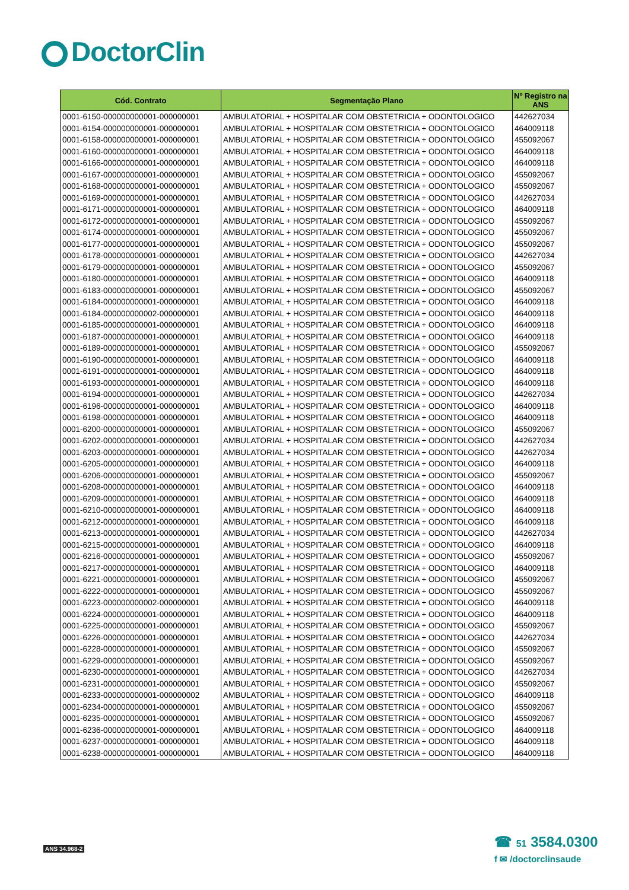DoctorClin
| Cód. Contrato | Segmentação Plano | Nº Registro na ANS |
| --- | --- | --- |
| 0001-6150-000000000001-000000001 | AMBULATORIAL + HOSPITALAR COM OBSTETRICIA + ODONTOLOGICO | 442627034 |
| 0001-6154-000000000001-000000001 | AMBULATORIAL + HOSPITALAR COM OBSTETRICIA + ODONTOLOGICO | 464009118 |
| 0001-6158-000000000001-000000001 | AMBULATORIAL + HOSPITALAR COM OBSTETRICIA + ODONTOLOGICO | 455092067 |
| 0001-6160-000000000001-000000001 | AMBULATORIAL + HOSPITALAR COM OBSTETRICIA + ODONTOLOGICO | 464009118 |
| 0001-6166-000000000001-000000001 | AMBULATORIAL + HOSPITALAR COM OBSTETRICIA + ODONTOLOGICO | 464009118 |
| 0001-6167-000000000001-000000001 | AMBULATORIAL + HOSPITALAR COM OBSTETRICIA + ODONTOLOGICO | 455092067 |
| 0001-6168-000000000001-000000001 | AMBULATORIAL + HOSPITALAR COM OBSTETRICIA + ODONTOLOGICO | 455092067 |
| 0001-6169-000000000001-000000001 | AMBULATORIAL + HOSPITALAR COM OBSTETRICIA + ODONTOLOGICO | 442627034 |
| 0001-6171-000000000001-000000001 | AMBULATORIAL + HOSPITALAR COM OBSTETRICIA + ODONTOLOGICO | 464009118 |
| 0001-6172-000000000001-000000001 | AMBULATORIAL + HOSPITALAR COM OBSTETRICIA + ODONTOLOGICO | 455092067 |
| 0001-6174-000000000001-000000001 | AMBULATORIAL + HOSPITALAR COM OBSTETRICIA + ODONTOLOGICO | 455092067 |
| 0001-6177-000000000001-000000001 | AMBULATORIAL + HOSPITALAR COM OBSTETRICIA + ODONTOLOGICO | 455092067 |
| 0001-6178-000000000001-000000001 | AMBULATORIAL + HOSPITALAR COM OBSTETRICIA + ODONTOLOGICO | 442627034 |
| 0001-6179-000000000001-000000001 | AMBULATORIAL + HOSPITALAR COM OBSTETRICIA + ODONTOLOGICO | 455092067 |
| 0001-6180-000000000001-000000001 | AMBULATORIAL + HOSPITALAR COM OBSTETRICIA + ODONTOLOGICO | 464009118 |
| 0001-6183-000000000001-000000001 | AMBULATORIAL + HOSPITALAR COM OBSTETRICIA + ODONTOLOGICO | 455092067 |
| 0001-6184-000000000001-000000001 | AMBULATORIAL + HOSPITALAR COM OBSTETRICIA + ODONTOLOGICO | 464009118 |
| 0001-6184-000000000002-000000001 | AMBULATORIAL + HOSPITALAR COM OBSTETRICIA + ODONTOLOGICO | 464009118 |
| 0001-6185-000000000001-000000001 | AMBULATORIAL + HOSPITALAR COM OBSTETRICIA + ODONTOLOGICO | 464009118 |
| 0001-6187-000000000001-000000001 | AMBULATORIAL + HOSPITALAR COM OBSTETRICIA + ODONTOLOGICO | 464009118 |
| 0001-6189-000000000001-000000001 | AMBULATORIAL + HOSPITALAR COM OBSTETRICIA + ODONTOLOGICO | 455092067 |
| 0001-6190-000000000001-000000001 | AMBULATORIAL + HOSPITALAR COM OBSTETRICIA + ODONTOLOGICO | 464009118 |
| 0001-6191-000000000001-000000001 | AMBULATORIAL + HOSPITALAR COM OBSTETRICIA + ODONTOLOGICO | 464009118 |
| 0001-6193-000000000001-000000001 | AMBULATORIAL + HOSPITALAR COM OBSTETRICIA + ODONTOLOGICO | 464009118 |
| 0001-6194-000000000001-000000001 | AMBULATORIAL + HOSPITALAR COM OBSTETRICIA + ODONTOLOGICO | 442627034 |
| 0001-6196-000000000001-000000001 | AMBULATORIAL + HOSPITALAR COM OBSTETRICIA + ODONTOLOGICO | 464009118 |
| 0001-6198-000000000001-000000001 | AMBULATORIAL + HOSPITALAR COM OBSTETRICIA + ODONTOLOGICO | 464009118 |
| 0001-6200-000000000001-000000001 | AMBULATORIAL + HOSPITALAR COM OBSTETRICIA + ODONTOLOGICO | 455092067 |
| 0001-6202-000000000001-000000001 | AMBULATORIAL + HOSPITALAR COM OBSTETRICIA + ODONTOLOGICO | 442627034 |
| 0001-6203-000000000001-000000001 | AMBULATORIAL + HOSPITALAR COM OBSTETRICIA + ODONTOLOGICO | 442627034 |
| 0001-6205-000000000001-000000001 | AMBULATORIAL + HOSPITALAR COM OBSTETRICIA + ODONTOLOGICO | 464009118 |
| 0001-6206-000000000001-000000001 | AMBULATORIAL + HOSPITALAR COM OBSTETRICIA + ODONTOLOGICO | 455092067 |
| 0001-6208-000000000001-000000001 | AMBULATORIAL + HOSPITALAR COM OBSTETRICIA + ODONTOLOGICO | 464009118 |
| 0001-6209-000000000001-000000001 | AMBULATORIAL + HOSPITALAR COM OBSTETRICIA + ODONTOLOGICO | 464009118 |
| 0001-6210-000000000001-000000001 | AMBULATORIAL + HOSPITALAR COM OBSTETRICIA + ODONTOLOGICO | 464009118 |
| 0001-6212-000000000001-000000001 | AMBULATORIAL + HOSPITALAR COM OBSTETRICIA + ODONTOLOGICO | 464009118 |
| 0001-6213-000000000001-000000001 | AMBULATORIAL + HOSPITALAR COM OBSTETRICIA + ODONTOLOGICO | 442627034 |
| 0001-6215-000000000001-000000001 | AMBULATORIAL + HOSPITALAR COM OBSTETRICIA + ODONTOLOGICO | 464009118 |
| 0001-6216-000000000001-000000001 | AMBULATORIAL + HOSPITALAR COM OBSTETRICIA + ODONTOLOGICO | 455092067 |
| 0001-6217-000000000001-000000001 | AMBULATORIAL + HOSPITALAR COM OBSTETRICIA + ODONTOLOGICO | 464009118 |
| 0001-6221-000000000001-000000001 | AMBULATORIAL + HOSPITALAR COM OBSTETRICIA + ODONTOLOGICO | 455092067 |
| 0001-6222-000000000001-000000001 | AMBULATORIAL + HOSPITALAR COM OBSTETRICIA + ODONTOLOGICO | 455092067 |
| 0001-6223-000000000002-000000001 | AMBULATORIAL + HOSPITALAR COM OBSTETRICIA + ODONTOLOGICO | 464009118 |
| 0001-6224-000000000001-000000001 | AMBULATORIAL + HOSPITALAR COM OBSTETRICIA + ODONTOLOGICO | 464009118 |
| 0001-6225-000000000001-000000001 | AMBULATORIAL + HOSPITALAR COM OBSTETRICIA + ODONTOLOGICO | 455092067 |
| 0001-6226-000000000001-000000001 | AMBULATORIAL + HOSPITALAR COM OBSTETRICIA + ODONTOLOGICO | 442627034 |
| 0001-6228-000000000001-000000001 | AMBULATORIAL + HOSPITALAR COM OBSTETRICIA + ODONTOLOGICO | 455092067 |
| 0001-6229-000000000001-000000001 | AMBULATORIAL + HOSPITALAR COM OBSTETRICIA + ODONTOLOGICO | 455092067 |
| 0001-6230-000000000001-000000001 | AMBULATORIAL + HOSPITALAR COM OBSTETRICIA + ODONTOLOGICO | 442627034 |
| 0001-6231-000000000001-000000001 | AMBULATORIAL + HOSPITALAR COM OBSTETRICIA + ODONTOLOGICO | 455092067 |
| 0001-6233-000000000001-000000002 | AMBULATORIAL + HOSPITALAR COM OBSTETRICIA + ODONTOLOGICO | 464009118 |
| 0001-6234-000000000001-000000001 | AMBULATORIAL + HOSPITALAR COM OBSTETRICIA + ODONTOLOGICO | 455092067 |
| 0001-6235-000000000001-000000001 | AMBULATORIAL + HOSPITALAR COM OBSTETRICIA + ODONTOLOGICO | 455092067 |
| 0001-6236-000000000001-000000001 | AMBULATORIAL + HOSPITALAR COM OBSTETRICIA + ODONTOLOGICO | 464009118 |
| 0001-6237-000000000001-000000001 | AMBULATORIAL + HOSPITALAR COM OBSTETRICIA + ODONTOLOGICO | 464009118 |
| 0001-6238-000000000001-000000001 | AMBULATORIAL + HOSPITALAR COM OBSTETRICIA + ODONTOLOGICO | 464009118 |
ANS 34.968-2
☎ 51 3584.0300
f ✉ /doctorclinsaude